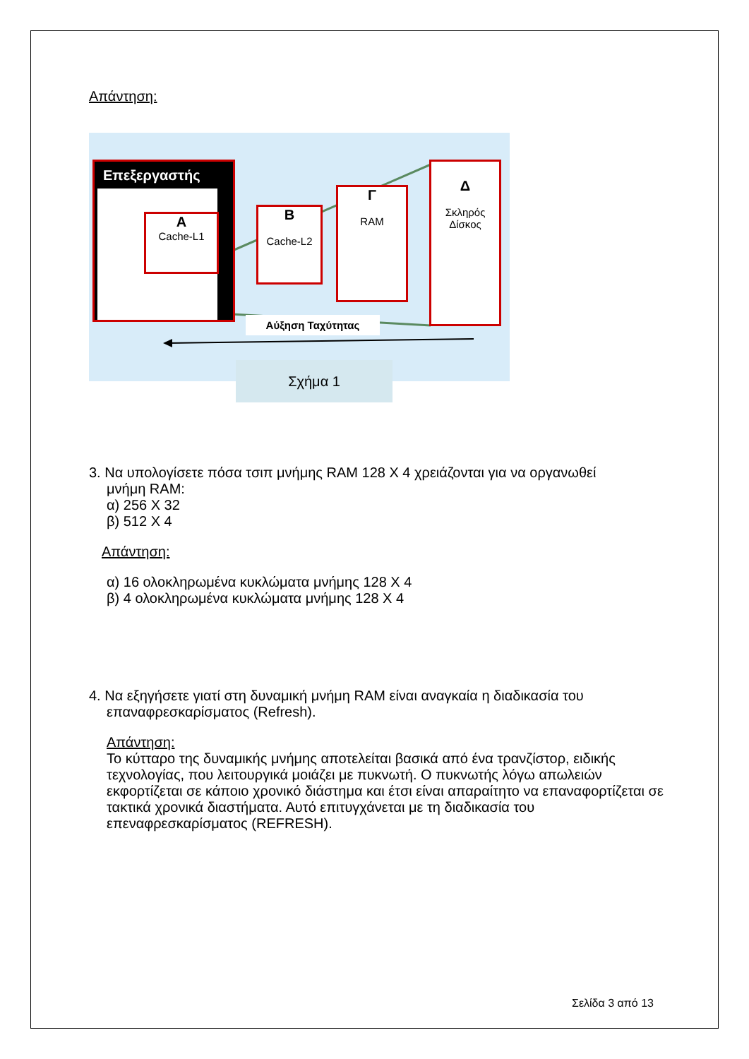Απάντηση:
Επεξεργαστής
Α
Cache-L1
Β
Cache-L2
Γ
RAM
Δ
Σκληρός
Δίσκος
Αύξηση Ταχύτητας
Σχήμα 1
3. Να υπολογίσετε πόσα τσιπ μνήμης RAM 128 X 4 χρειάζονται για να οργανωθεί
μνήμη RAM:
α) 256 X 32
β) 512 X 4
Απάντηση:
α) 16 ολοκληρωμένα κυκλώματα μνήμης 128 X 4
β) 4 ολοκληρωμένα κυκλώματα μνήμης 128 X 4
4. Να εξηγήσετε γιατί στη δυναμική μνήμη RAM είναι αναγκαία η διαδικασία του
επαναφρεσκαρίσματος (Refresh).
Απάντηση:
Το κύτταρο της δυναμικής μνήμης αποτελείται βασικά από ένα τρανζίστορ, ειδικής τεχνολογίας, που λειτουργικά μοιάζει με πυκνωτή. Ο πυκνωτής λόγω απωλειών εκφορτίζεται σε κάποιο χρονικό διάστημα και έτσι είναι απαραίτητο να επαναφορτίζεται σε τακτικά χρονικά διαστήματα. Αυτό επιτυγχάνεται με τη διαδικασία του επεναφρεσκαρίσματος (REFRESH).
Σελίδα 3 από 13